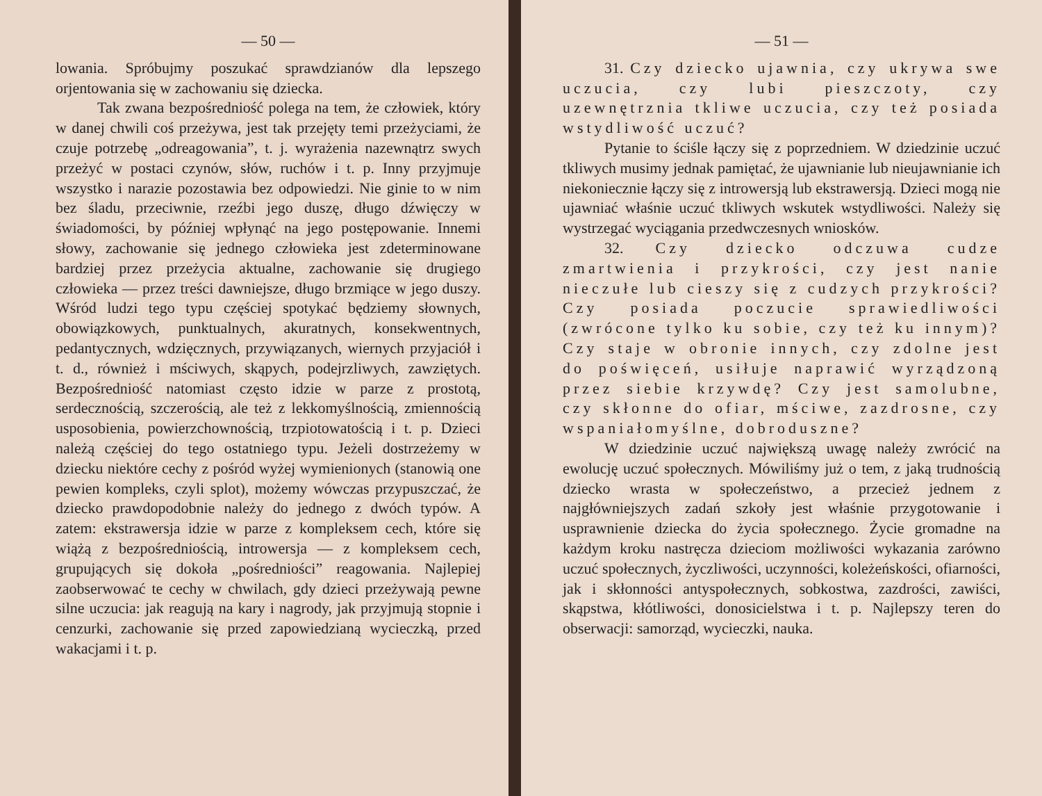— 50 —
lowania. Spróbujmy poszukać sprawdzianów dla lepszego orjentowania się w zachowaniu się dziecka.
Tak zwana bezpośredniość polega na tem, że człowiek, który w danej chwili coś przeżywa, jest tak przejęty temi przeżyciami, że czuje potrzebę „odreagowania”, t. j. wyrażenia nazewnątrz swych przeżyć w postaci czynów, słów, ruchów i t. p. Inny przyjmuje wszystko i narazie pozostawia bez odpowiedzi. Nie ginie to w nim bez śladu, przeciwnie, rzeźbi jego duszę, długo dźwięczy w świadomości, by później wpłynąć na jego postępowanie. Innemi słowy, zachowanie się jednego człowieka jest zdeterminowane bardziej przez przeżycia aktualne, zachowanie się drugiego człowieka — przez treści dawniejsze, długo brzmiące w jego duszy. Wśród ludzi tego typu częściej spotykać będziemy słownych, obowiązkowych, punktualnych, akuratnych, konsekwentnych, pedantycznych, wdzięcznych, przywiązanych, wiernych przyjaciół i t. d., również i mściwych, skąpych, podejrzliwych, zawziętych. Bezpośredniość natomiast często idzie w parze z prostotą, serdecznością, szczerością, ale też z lekkomyślnością, zmiennością usposobienia, powierzchownością, trzpiotowatością i t. p. Dzieci należą częściej do tego ostatniego typu. Jeżeli dostrzeżemy w dziecku niektóre cechy z pośród wyżej wymienionych (stanowią one pewien kompleks, czyli splot), możemy wówczas przypuszczać, że dziecko prawdopodobnie należy do jednego z dwóch typów. A zatem: ekstrawersja idzie w parze z kompleksem cech, które się wiążą z bezpośredniością, introwersja — z kompleksem cech, grupujących się dokoła „pośredniości” reagowania. Najlepiej zaobserwować te cechy w chwilach, gdy dzieci przeżywają pewne silne uczucia: jak reagują na kary i nagrody, jak przyjmują stopnie i cenzurki, zachowanie się przed zapowiedzianą wycieczką, przed wakacjami i t. p.
— 51 —
31. Czy dziecko ujawnia, czy ukrywa swe uczucia, czy lubi pieszczoty, czy uzewnętrznia tkliwe uczucia, czy też posiada wstydliwość uczuć?
Pytanie to ściśle łączy się z poprzedniem. W dziedzinie uczuć tkliwych musimy jednak pamiętać, że ujawnianie lub nieujawnianie ich niekoniecznie łączy się z introwersją lub ekstrawersją. Dzieci mogą nie ujawniać właśnie uczuć tkliwych wskutek wstydliwości. Należy się wystrzegać wyciągania przedwczesnych wniosków.
32. Czy dziecko odczuwa cudze zmartwienia i przykrości, czy jest nanie nieczułe lub cieszy się z cudzych przykrości? Czy posiada poczucie sprawiedliwości (zwrócone tylko ku sobie, czy też ku innym)? Czy staje w obronie innych, czy zdolne jest do poświęceń, usiłuje naprawić wyrządzoną przez siebie krzywdę? Czy jest samolubne, czy skłonne do ofiar, mściwe, zazdrosne, czy wspaniałomyślne, dobroduszne?
W dziedzinie uczuć największą uwagę należy zwrócić na ewolucję uczuć społecznych. Mówiliśmy już o tem, z jaką trudnością dziecko wrasta w społeczeństwo, a przecież jednem z najgłówniejszych zadań szkoły jest właśnie przygotowanie i usprawnienie dziecka do życia społecznego. Życie gromadne na każdym kroku nastręcza dzieciom możliwości wykazania zarówno uczuć społecznych, życzliwości, uczynności, koleżeńskości, ofiarności, jak i skłonności antyspołecznych, sobkostwa, zazdrości, zawiści, skąpstwa, kłótliwości, donosicielstwa i t. p. Najlepszy teren do obserwacji: samorząd, wycieczki, nauka.